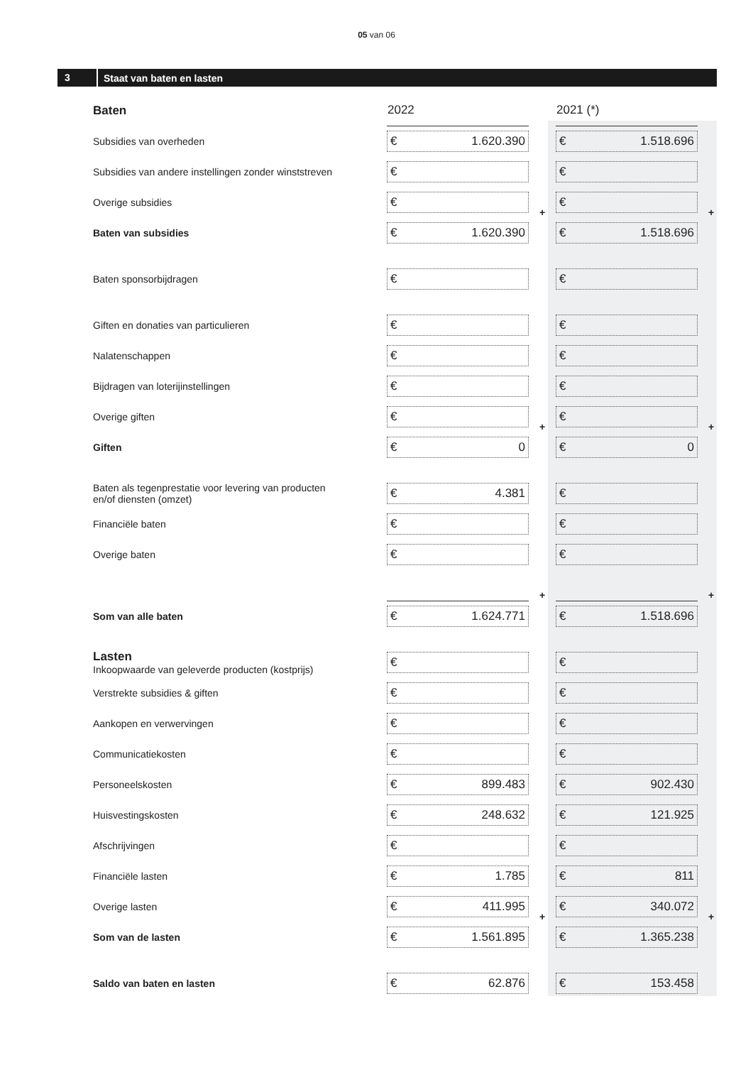05 van 06
3 Staat van baten en lasten
| Baten | 2022 | | 2021 (*) | |
| Subsidies van overheden | € 1.620.390 | | € 1.518.696 | |
| Subsidies van andere instellingen zonder winststreven | € | | € | |
| Overige subsidies | € | + | € | + |
| Baten van subsidies | € 1.620.390 | | € 1.518.696 | |
| Baten sponsorbijdragen | € | | € | |
| Giften en donaties van particulieren | € | | € | |
| Nalatenschappen | € | | € | |
| Bijdragen van loterijinstellingen | € | | € | |
| Overige giften | € | + | € | + |
| Giften | € 0 | | € 0 | |
| Baten als tegenprestatie voor levering van producten en/of diensten (omzet) | € 4.381 | | € | |
| Financiële baten | € | | € | |
| Overige baten | € | | € | |
| | | + | | + |
| Som van alle baten | € 1.624.771 | | € 1.518.696 | |
| Lasten Inkoopwaarde van geleverde producten (kostprijs) | € | | € | |
| Verstrekte subsidies & giften | € | | € | |
| Aankopen en verwervingen | € | | € | |
| Communicatiekosten | € | | € | |
| Personeelskosten | € 899.483 | | € 902.430 | |
| Huisvestingskosten | € 248.632 | | € 121.925 | |
| Afschrijvingen | € | | € | |
| Financiële lasten | € 1.785 | | € 811 | |
| Overige lasten | € 411.995 | + | € 340.072 | + |
| Som van de lasten | € 1.561.895 | | € 1.365.238 | |
| Saldo van baten en lasten | € 62.876 | | € 153.458 | |